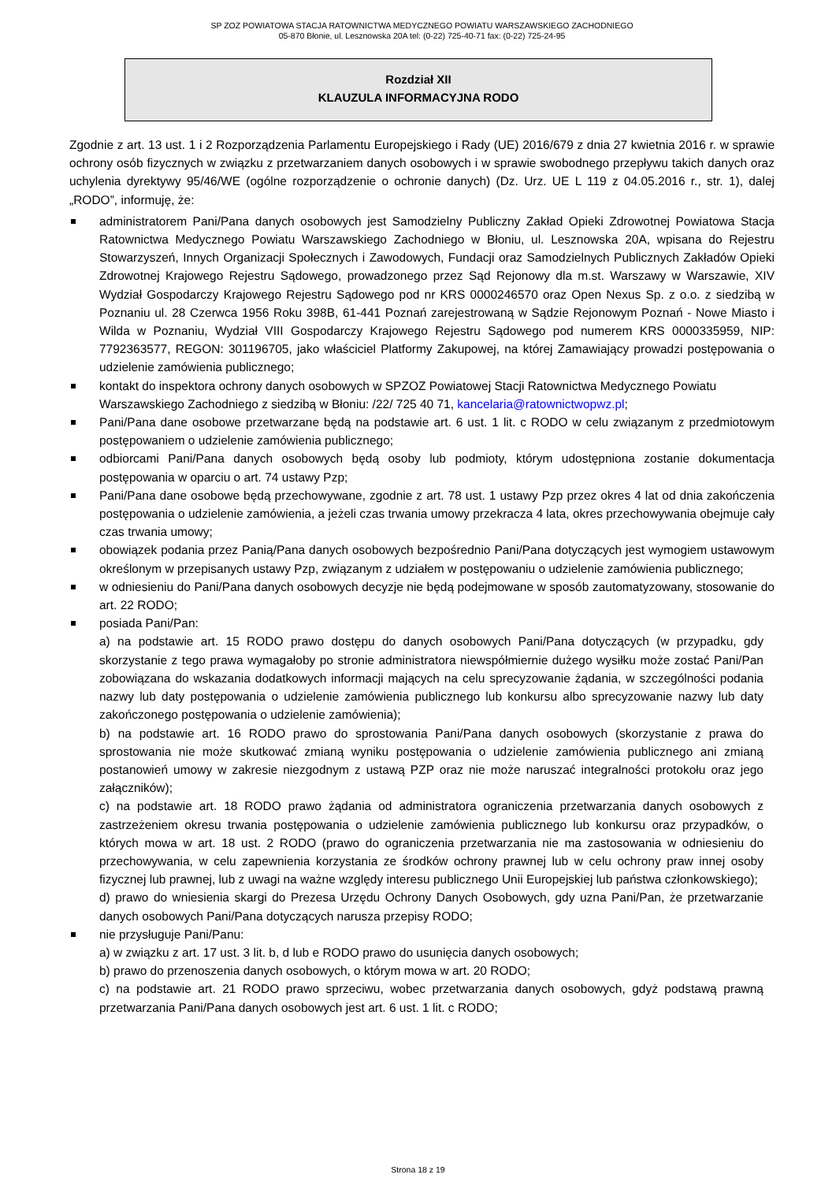SP ZOZ POWIATOWA STACJA RATOWNICTWA MEDYCZNEGO POWIATU WARSZAWSKIEGO ZACHODNIEGO
05-870 Błonie, ul. Lesznowska 20A tel: (0-22) 725-40-71 fax: (0-22) 725-24-95
Rozdział XII
KLAUZULA INFORMACYJNA RODO
Zgodnie z art. 13 ust. 1 i 2 Rozporządzenia Parlamentu Europejskiego i Rady (UE) 2016/679 z dnia 27 kwietnia 2016 r. w sprawie ochrony osób fizycznych w związku z przetwarzaniem danych osobowych i w sprawie swobodnego przepływu takich danych oraz uchylenia dyrektywy 95/46/WE (ogólne rozporządzenie o ochronie danych) (Dz. Urz. UE L 119 z 04.05.2016 r., str. 1), dalej „RODO”, informuję, że:
administratorem Pani/Pana danych osobowych jest Samodzielny Publiczny Zakład Opieki Zdrowotnej Powiatowa Stacja Ratownictwa Medycznego Powiatu Warszawskiego Zachodniego w Błoniu, ul. Lesznowska 20A, wpisana do Rejestru Stowarzyszeń, Innych Organizacji Społecznych i Zawodowych, Fundacji oraz Samodzielnych Publicznych Zakładów Opieki Zdrowotnej Krajowego Rejestru Sądowego, prowadzonego przez Sąd Rejonowy dla m.st. Warszawy w Warszawie, XIV Wydział Gospodarczy Krajowego Rejestru Sądowego pod nr KRS 0000246570 oraz Open Nexus Sp. z o.o. z siedzibą w Poznaniu ul. 28 Czerwca 1956 Roku 398B, 61-441 Poznań zarejestrowaną w Sądzie Rejonowym Poznań - Nowe Miasto i Wilda w Poznaniu, Wydział VIII Gospodarczy Krajowego Rejestru Sądowego pod numerem KRS 0000335959, NIP: 7792363577, REGON: 301196705, jako właściciel Platformy Zakupowej, na której Zamawiający prowadzi postępowania o udzielenie zamówienia publicznego;
kontakt do inspektora ochrony danych osobowych w SPZOZ Powiatowej Stacji Ratownictwa Medycznego Powiatu Warszawskiego Zachodniego z siedzibą w Błoniu: /22/ 725 40 71, kancelaria@ratownictwopwz.pl;
Pani/Pana dane osobowe przetwarzane będą na podstawie art. 6 ust. 1 lit. c RODO w celu związanym z przedmiotowym postępowaniem o udzielenie zamówienia publicznego;
odbiorcami Pani/Pana danych osobowych będą osoby lub podmioty, którym udostępniona zostanie dokumentacja postępowania w oparciu o art. 74 ustawy Pzp;
Pani/Pana dane osobowe będą przechowywane, zgodnie z art. 78 ust. 1 ustawy Pzp przez okres 4 lat od dnia zakończenia postępowania o udzielenie zamówienia, a jeżeli czas trwania umowy przekracza 4 lata, okres przechowywania obejmuje cały czas trwania umowy;
obowiązek podania przez Panią/Pana danych osobowych bezpośrednio Pani/Pana dotyczących jest wymogiem ustawowym określonym w przepisanych ustawy Pzp, związanym z udziałem w postępowaniu o udzielenie zamówienia publicznego;
w odniesieniu do Pani/Pana danych osobowych decyzje nie będą podejmowane w sposób zautomatyzowany, stosowanie do art. 22 RODO;
posiada Pani/Pan:
a) na podstawie art. 15 RODO prawo dostępu do danych osobowych Pani/Pana dotyczących (w przypadku, gdy skorzystanie z tego prawa wymagałoby po stronie administratora niewspółmiernie dużego wysiłku może zostać Pani/Pan zobowiązana do wskazania dodatkowych informacji mających na celu sprecyzowanie żądania, w szczególności podania nazwy lub daty postępowania o udzielenie zamówienia publicznego lub konkursu albo sprecyzowanie nazwy lub daty zakończonego postępowania o udzielenie zamówienia);
b) na podstawie art. 16 RODO prawo do sprostowania Pani/Pana danych osobowych (skorzystanie z prawa do sprostowania nie może skutkować zmianą wyniku postępowania o udzielenie zamówienia publicznego ani zmianą postanowień umowy w zakresie niezgodnym z ustawą PZP oraz nie może naruszać integralności protokołu oraz jego załączników);
c) na podstawie art. 18 RODO prawo żądania od administratora ograniczenia przetwarzania danych osobowych z zastrzeżeniem okresu trwania postępowania o udzielenie zamówienia publicznego lub konkursu oraz przypadków, o których mowa w art. 18 ust. 2 RODO (prawo do ograniczenia przetwarzania nie ma zastosowania w odniesieniu do przechowywania, w celu zapewnienia korzystania ze środków ochrony prawnej lub w celu ochrony praw innej osoby fizycznej lub prawnej, lub z uwagi na ważne względy interesu publicznego Unii Europejskiej lub państwa członkowskiego);
d) prawo do wniesienia skargi do Prezesa Urzędu Ochrony Danych Osobowych, gdy uzna Pani/Pan, że przetwarzanie danych osobowych Pani/Pana dotyczących narusza przepisy RODO;
nie przysługuje Pani/Panu:
a) w związku z art. 17 ust. 3 lit. b, d lub e RODO prawo do usunięcia danych osobowych;
b) prawo do przenoszenia danych osobowych, o którym mowa w art. 20 RODO;
c) na podstawie art. 21 RODO prawo sprzeciwu, wobec przetwarzania danych osobowych, gdyż podstawą prawną przetwarzania Pani/Pana danych osobowych jest art. 6 ust. 1 lit. c RODO;
Strona 18 z 19